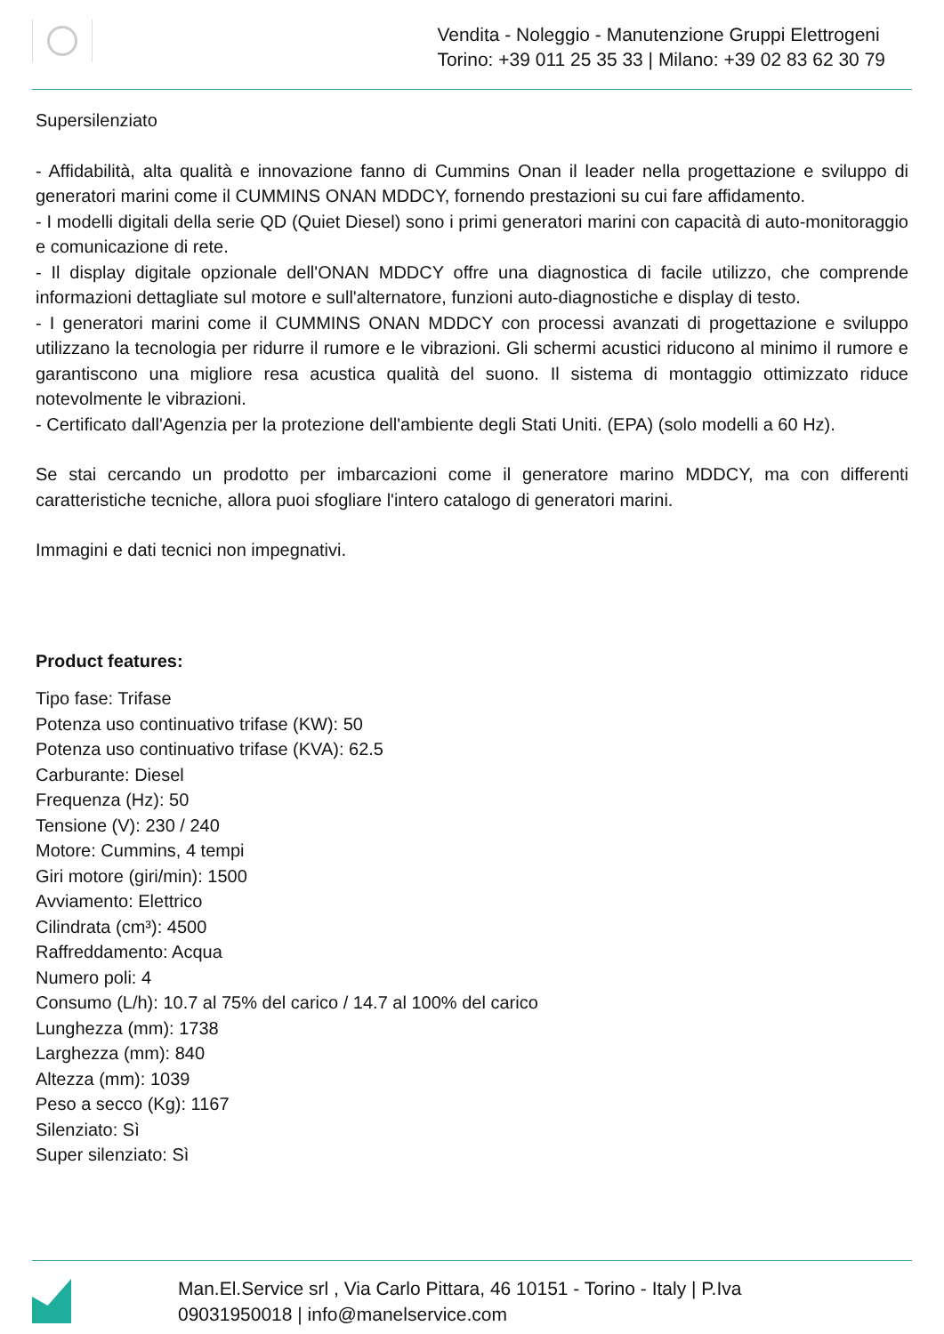Vendita - Noleggio - Manutenzione Gruppi Elettrogeni
Torino: +39 011 25 35 33 | Milano: +39 02 83 62 30 79
Supersilenziato
- Affidabilità, alta qualità e innovazione fanno di Cummins Onan il leader nella progettazione e sviluppo di generatori marini come il CUMMINS ONAN MDDCY, fornendo prestazioni su cui fare affidamento.
- I modelli digitali della serie QD (Quiet Diesel) sono i primi generatori marini con capacità di auto-monitoraggio e comunicazione di rete.
- Il display digitale opzionale dell'ONAN MDDCY offre una diagnostica di facile utilizzo, che comprende informazioni dettagliate sul motore e sull'alternatore, funzioni auto-diagnostiche e display di testo.
- I generatori marini come il CUMMINS ONAN MDDCY con processi avanzati di progettazione e sviluppo utilizzano la tecnologia per ridurre il rumore e le vibrazioni. Gli schermi acustici riducono al minimo il rumore e garantiscono una migliore resa acustica qualità del suono. Il sistema di montaggio ottimizzato riduce notevolmente le vibrazioni.
- Certificato dall'Agenzia per la protezione dell'ambiente degli Stati Uniti. (EPA) (solo modelli a 60 Hz).
Se stai cercando un prodotto per imbarcazioni come il generatore marino MDDCY, ma con differenti caratteristiche tecniche, allora puoi sfogliare l'intero catalogo di generatori marini.
Immagini e dati tecnici non impegnativi.
Product features:
Tipo fase: Trifase
Potenza uso continuativo trifase (KW): 50
Potenza uso continuativo trifase (KVA): 62.5
Carburante: Diesel
Frequenza (Hz): 50
Tensione (V): 230 / 240
Motore: Cummins, 4 tempi
Giri motore (giri/min): 1500
Avviamento: Elettrico
Cilindrata (cm³): 4500
Raffreddamento: Acqua
Numero poli: 4
Consumo (L/h): 10.7 al 75% del carico / 14.7 al 100% del carico
Lunghezza (mm): 1738
Larghezza (mm): 840
Altezza (mm): 1039
Peso a secco (Kg): 1167
Silenziato: Sì
Super silenziato: Sì
Man.El.Service srl , Via Carlo Pittara, 46 10151 - Torino - Italy | P.Iva
09031950018 | info@manelservice.com